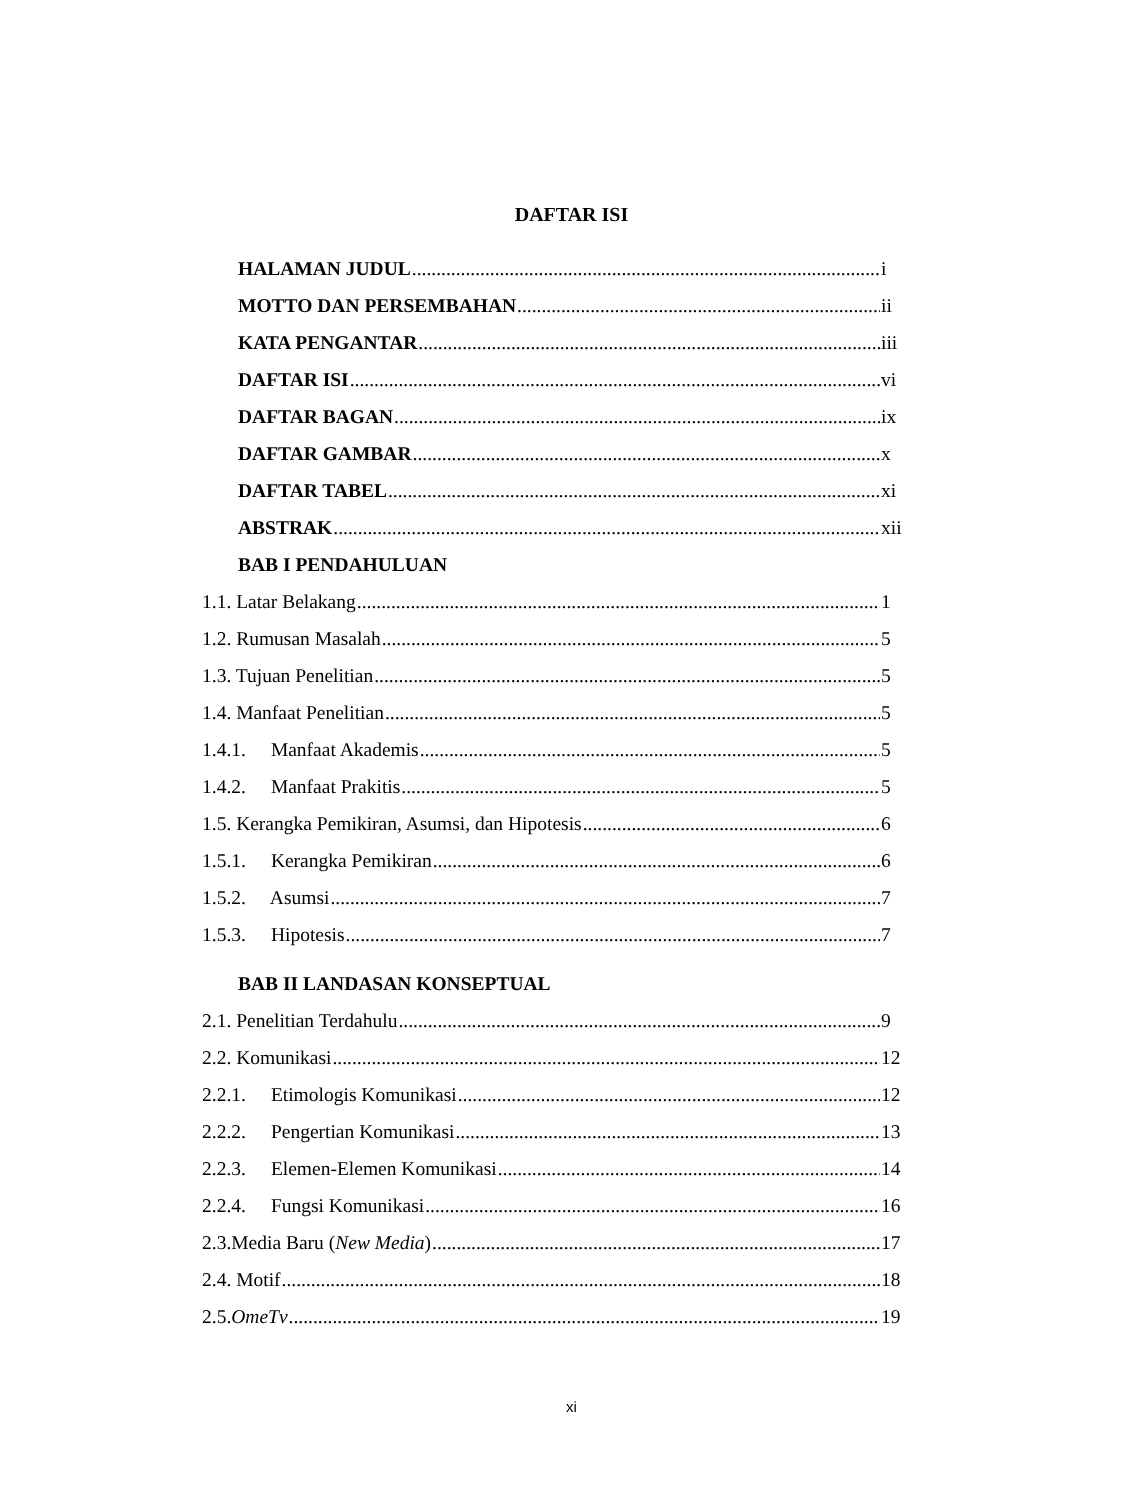DAFTAR ISI
HALAMAN JUDUL i
MOTTO DAN PERSEMBAHAN ii
KATA PENGANTAR iii
DAFTAR ISI vi
DAFTAR BAGAN ix
DAFTAR GAMBAR x
DAFTAR TABEL xi
ABSTRAK xii
BAB I PENDAHULUAN
1.1. Latar Belakang 1
1.2. Rumusan Masalah 5
1.3. Tujuan Penelitian 5
1.4. Manfaat Penelitian 5
1.4.1. Manfaat Akademis 5
1.4.2. Manfaat Prakitis 5
1.5. Kerangka Pemikiran, Asumsi, dan Hipotesis 6
1.5.1. Kerangka Pemikiran 6
1.5.2. Asumsi 7
1.5.3. Hipotesis 7
BAB II LANDASAN KONSEPTUAL
2.1. Penelitian Terdahulu 9
2.2. Komunikasi 12
2.2.1. Etimologis Komunikasi 12
2.2.2. Pengertian Komunikasi 13
2.2.3. Elemen-Elemen Komunikasi 14
2.2.4. Fungsi Komunikasi 16
2.3.Media Baru (New Media) 17
2.4. Motif 18
2.5.OmeTv 19
xi